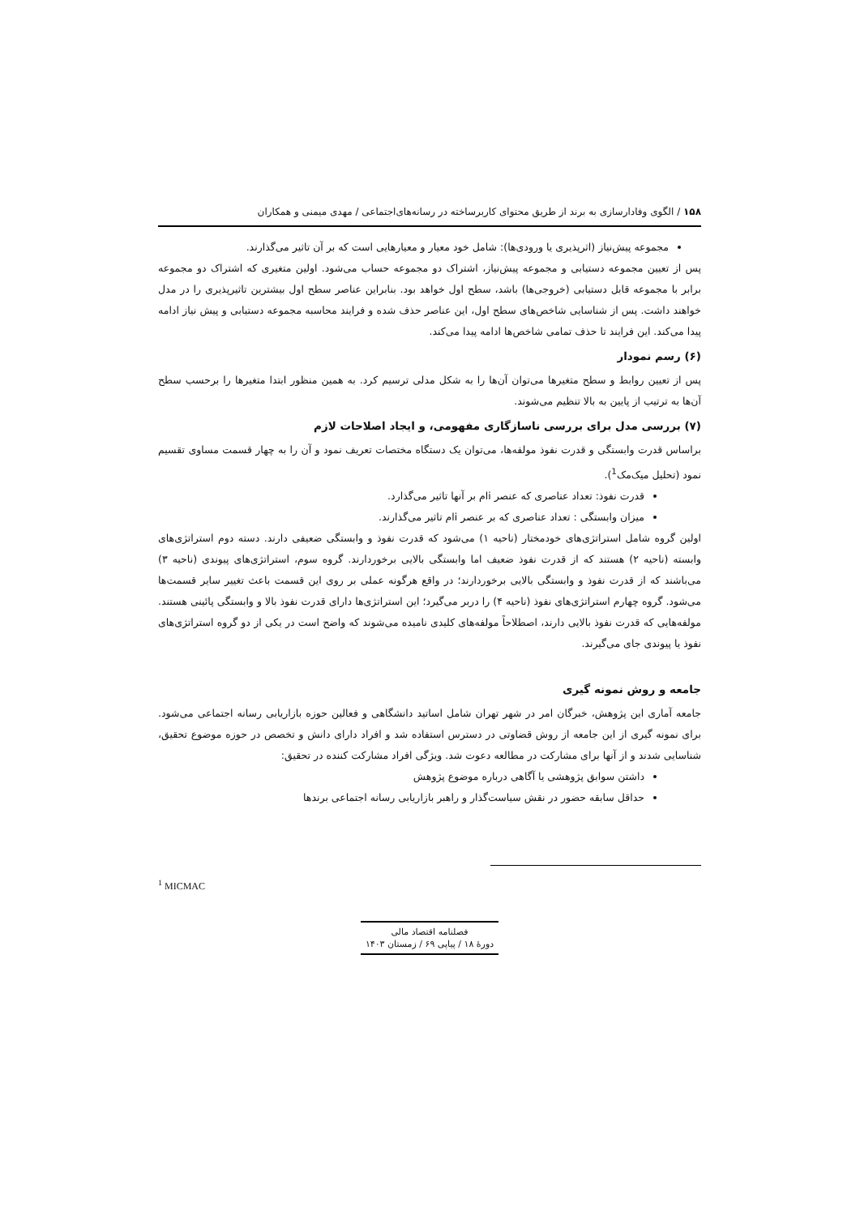۱۵۸ / الگوی وفادارسازی به برند از طریق محتوای کاربرساخته در رسانه‌های‌اجتماعی / مهدی میمنی و همکاران
مجموعه پیش‌نیاز (اثرپذیری یا ورودی‌ها): شامل خود معیار و معیارهایی است که بر آن تاثیر می‌گذارند.
پس از تعیین مجموعه دستیابی و مجموعه پیش‌نیاز، اشتراک دو مجموعه حساب می‌شود. اولین متغیری که اشتراک دو مجموعه برابر با مجموعه قابل دستیابی (خروجی‌ها) باشد، سطح اول خواهد بود. بنابراین عناصر سطح اول بیشترین تاثیرپذیری را در مدل خواهند داشت. پس از شناسایی شاخص‌های سطح اول، این عناصر حذف شده و فرایند محاسبه مجموعه دستیابی و پیش نیاز ادامه پیدا می‌کند. این فرایند تا حذف تمامی شاخص‌ها ادامه پیدا می‌کند.
(۶) رسم نمودار
پس از تعیین روابط و سطح متغیرها می‌توان آن‌ها را به شکل مدلی ترسیم کرد. به همین منظور ابتدا متغیرها را برحسب سطح آن‌ها به ترتیب از پایین به بالا تنظیم می‌شوند.
(۷) بررسی مدل برای بررسی ناسازگاری مفهومی، و ایجاد اصلاحات لازم
براساس قدرت وابستگی و قدرت نفوذ مولفه‌ها، می‌توان یک دستگاه مختصات تعریف نمود و آن را به چهار قسمت مساوی تقسیم نمود (تحلیل میک‌مک<sup>1</sup>).
قدرت نفوذ: تعداد عناصری که عنصر iام بر آنها تاثیر می‌گذارد.
میزان وابستگی : تعداد عناصری که بر عنصر iام تاثیر می‌گذارند.
اولین گروه شامل استراتژی‌های خودمختار (ناحیه ۱) می‌شود که قدرت نفوذ و وابستگی ضعیفی دارند. دسته دوم استراتژی‌های وابسته (ناحیه ۲) هستند که از قدرت نفوذ ضعیف اما وابستگی بالایی برخوردارند. گروه سوم، استراتژی‌های پیوندی (ناحیه ۳) می‌باشند که از قدرت نفوذ و وابستگی بالایی برخوردارند؛ در واقع هرگونه عملی بر روی این قسمت باعث تغییر سایر قسمت‌ها می‌شود. گروه چهارم استراتژی‌های نفوذ (ناحیه ۴) را دربر می‌گیرد؛ این استراتژی‌ها دارای قدرت نفوذ بالا و وابستگی پائینی هستند. مولفه‌هایی که قدرت نفوذ بالایی دارند، اصطلاحاً مولفه‌های کلیدی نامیده می‌شوند که واضح است در یکی از دو گروه استراتژی‌های نفوذ یا پیوندی جای می‌گیرند.
جامعه و روش نمونه گیری
جامعه آماری این پژوهش، خبرگان امر در شهر تهران شامل اساتید دانشگاهی و فعالین حوزه بازاریابی رسانه اجتماعی می‌شود. برای نمونه گیری از این جامعه از روش قضاوتی در دسترس استفاده شد و افراد دارای دانش و تخصص در حوزه موضوع تحقیق، شناسایی شدند و از آنها برای مشارکت در مطالعه دعوت شد. ویژگی افراد مشارکت کننده در تحقیق:
داشتن سوابق پژوهشی یا آگاهی درباره موضوع پژوهش
حداقل سابقه حضور در نقش سیاست‌گذار و راهبر بازاریابی رسانه اجتماعی برندها
<sup>1</sup> MICMAC
فصلنامه اقتصاد مالی
دورهٔ ۱۸ / پیاپی ۶۹ / زمستان ۱۴۰۳